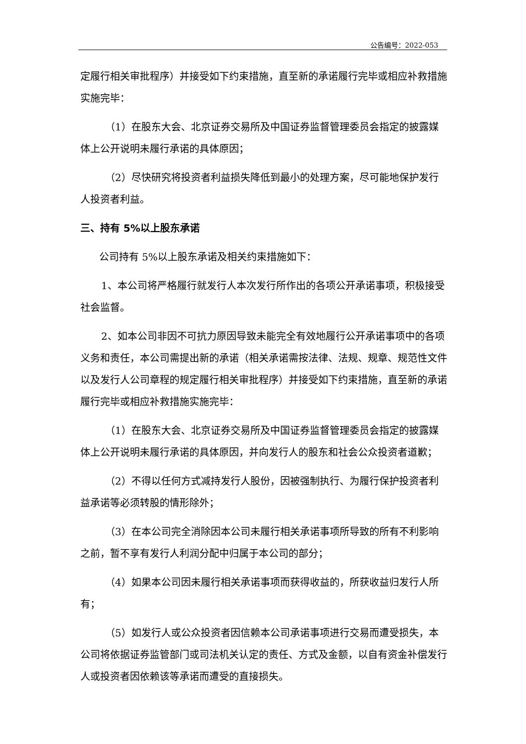公告编号：2022-053
定履行相关审批程序）并接受如下约束措施，直至新的承诺履行完毕或相应补救措施实施完毕：
（1）在股东大会、北京证券交易所及中国证券监督管理委员会指定的披露媒体上公开说明未履行承诺的具体原因；
（2）尽快研究将投资者利益损失降低到最小的处理方案，尽可能地保护发行人投资者利益。
三、持有 5%以上股东承诺
公司持有 5%以上股东承诺及相关约束措施如下：
1、本公司将严格履行就发行人本次发行所作出的各项公开承诺事项，积极接受社会监督。
2、如本公司非因不可抗力原因导致未能完全有效地履行公开承诺事项中的各项义务和责任，本公司需提出新的承诺（相关承诺需按法律、法规、规章、规范性文件以及发行人公司章程的规定履行相关审批程序）并接受如下约束措施，直至新的承诺履行完毕或相应补救措施实施完毕：
（1）在股东大会、北京证券交易所及中国证券监督管理委员会指定的披露媒体上公开说明未履行承诺的具体原因，并向发行人的股东和社会公众投资者道歉；
（2）不得以任何方式减持发行人股份，因被强制执行、为履行保护投资者利益承诺等必须转股的情形除外；
（3）在本公司完全消除因本公司未履行相关承诺事项所导致的所有不利影响之前，暂不享有发行人利润分配中归属于本公司的部分；
（4）如果本公司因未履行相关承诺事项而获得收益的，所获收益归发行人所有；
（5）如发行人或公众投资者因信赖本公司承诺事项进行交易而遭受损失，本公司将依据证券监管部门或司法机关认定的责任、方式及金额，以自有资金补偿发行人或投资者因依赖该等承诺而遭受的直接损失。